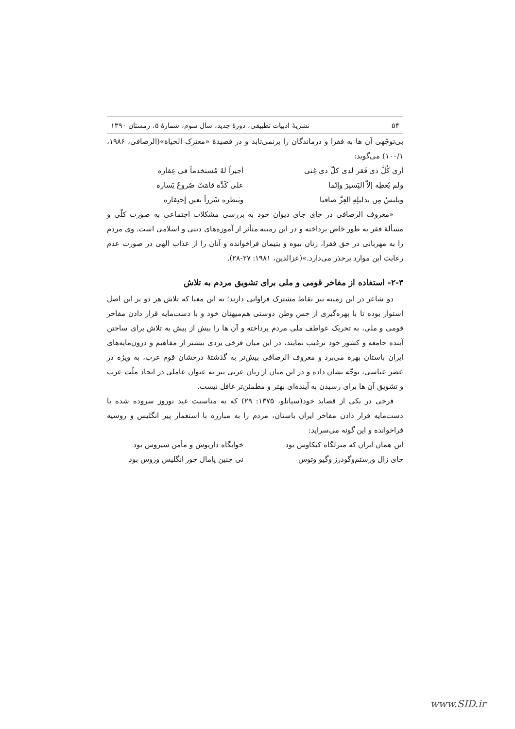۵۴ نشریهٔ ادبیات تطبیقی، دورهٔ جدید، سال سوم، شمارهٔ ۵، زمستان ۱۳۹۰
بی‌توجّهی آن ها به فقرا و درماندگان را برنمی‌تابد و در قصیدهٔ «معترک الحیاة»(الرصافی، ۱۹۸۶، ۱۰۰/۱) می‌گوید:
أری کُلَّ ذی فَقر لدی کلّ ذی غِنی أجیراً لهُ مُستخدماً فی عِقاره
ولم یُعطِه إلاّ الیَسیرَ وإنّما علی کَدِّه قامَتْ صُروحُ یَساره
ویلبسُ مِن تذلیلِهِ العِزَّ ضافیا ویَنظره شَزراً بعین إحتِقاره
«معروف الرصافی در جای جای دیوان خود به بررسی مشکلات اجتماعی به صورت کلّی و مسألهٔ فقر به طور خاص پرداخته و در این زمینه متأثر از آموزه‌های دینی و اسلامی است. وی مردم را به مهربانی در حق فقرا، زنان بیوه و یتیمان فراخوانده و آنان را از عذاب الهی در صورت عدم رعایت این موارد برحذر می‌دارد.»(عزالدین، ۱۹۸۱: ۲۷-۲۸).
۲-۳- استفاده از مفاخر قومی و ملی برای تشویق مردم به تلاش
دو شاعر در این زمینه نیز نقاط مشترک فراوانی دارند؛ به این معنا که تلاش هر دو بر این اصل استوار بوده تا با بهره‌گیری از حس وطن دوستی هم‌میهنان خود و با دست‌مایه قرار دادن مفاخر قومی و ملی، به تحریک عواطف ملی مردم پرداخته و آن ها را بیش از پیش به تلاش برای ساختن آینده جامعه و کشور خود ترغیب نمایند، در این میان فرخی یزدی بیشتر از مفاهیم و درون‌مایه‌های ایران باستان بهره می‌برد و معروف الرصافی بیش‌تر به گذشتهٔ درخشان قوم عرب، به ویژه در عصر عباسی، توجّه نشان داده و در این میان از زبان عربی نیز به عنوان عاملی در اتحاد ملّت عرب و تشویق آن ها برای رسیدن به آینده‌ای بهتر و مطمئن‌تر غافل نیست.
فرخی در یکی از قصاید خود(سپانلو، ۱۳۷۵: ۲۹) که به مناسبت عید نوروز سروده شده با دست‌مایه قرار دادن مفاخر ایران باستان، مردم را به مبارزه با استعمار پیر انگلیس و روسیه فراخوانده و این گونه می‌سراید:
این همان ایران که منزلگاه کیکاوس بود خوابگاه داریوش و مأمن سیروس بود
جای زال ورستم‌وگودرز وگیو وتوس نی چنین پامال جور انگلیس وروس بود
www.SID.ir